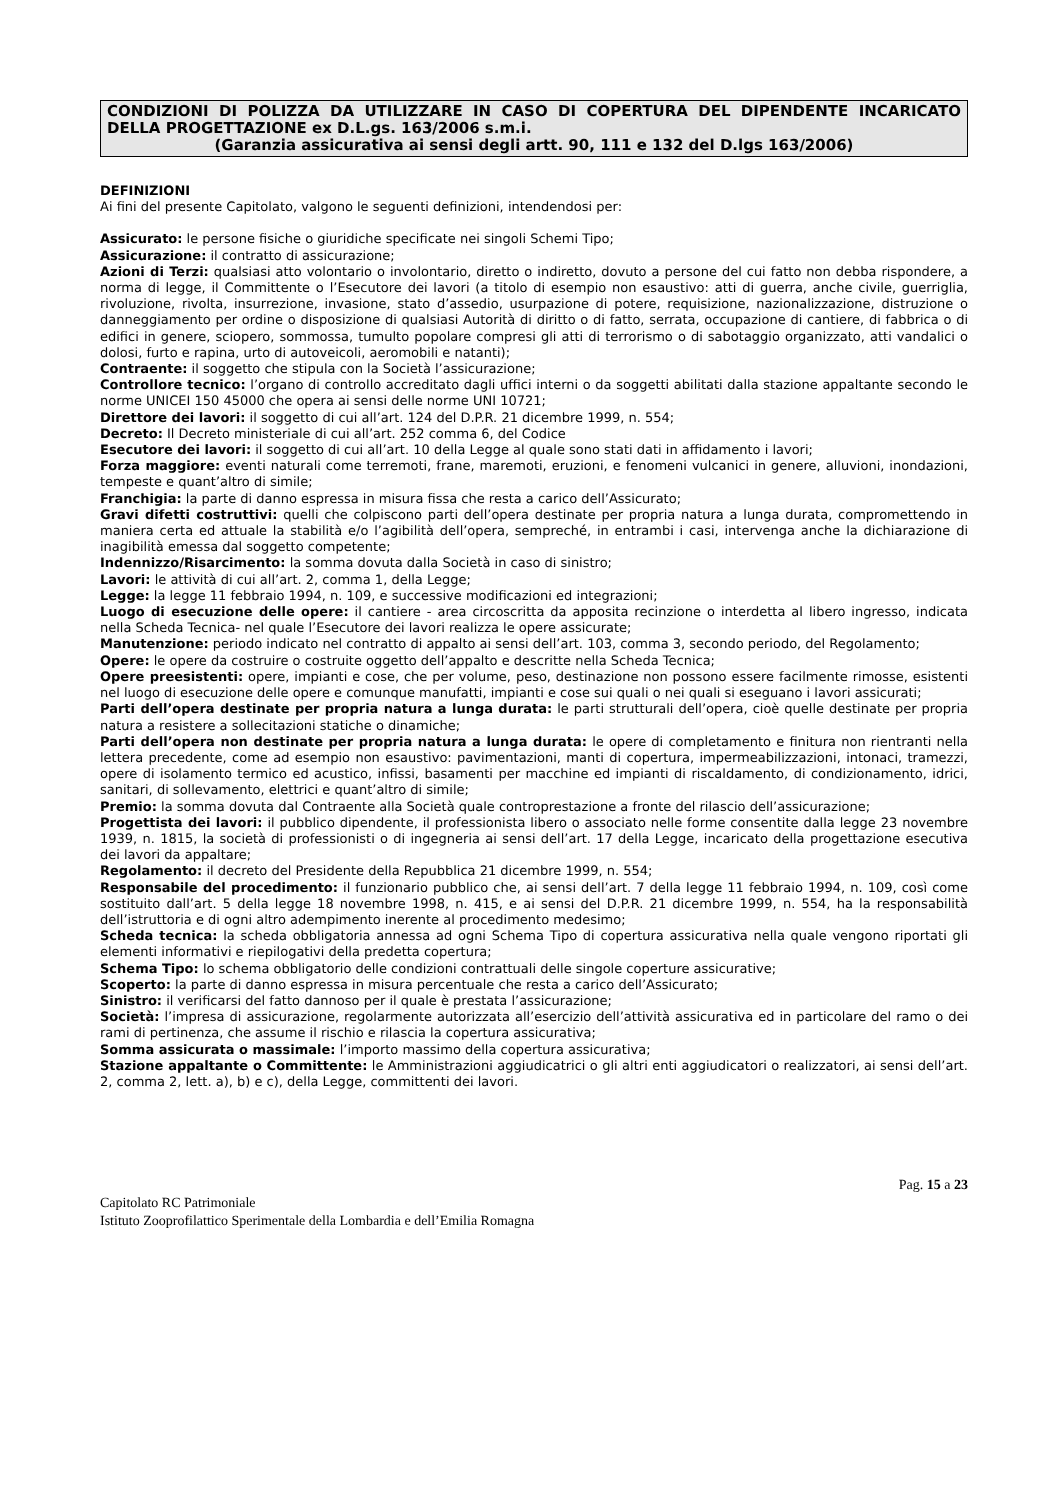CONDIZIONI DI POLIZZA DA UTILIZZARE IN CASO DI COPERTURA DEL DIPENDENTE INCARICATO DELLA PROGETTAZIONE ex D.L.gs. 163/2006 s.m.i.
(Garanzia assicurativa ai sensi degli artt. 90, 111 e 132 del D.lgs 163/2006)
DEFINIZIONI
Ai fini del presente Capitolato, valgono le seguenti definizioni, intendendosi per:
Assicurato: le persone fisiche o giuridiche specificate nei singoli Schemi Tipo;
Assicurazione: il contratto di assicurazione;
Azioni di Terzi: qualsiasi atto volontario o involontario, diretto o indiretto, dovuto a persone del cui fatto non debba rispondere, a norma di legge, il Committente o l’Esecutore dei lavori (a titolo di esempio non esaustivo: atti di guerra, anche civile, guerriglia, rivoluzione, rivolta, insurrezione, invasione, stato d’assedio, usurpazione di potere, requisizione, nazionalizzazione, distruzione o danneggiamento per ordine o disposizione di qualsiasi Autorità di diritto o di fatto, serrata, occupazione di cantiere, di fabbrica o di edifici in genere, sciopero, sommossa, tumulto popolare compresi gli atti di terrorismo o di sabotaggio organizzato, atti vandalici o dolosi, furto e rapina, urto di autoveicoli, aeromobili e natanti);
Contraente: il soggetto che stipula con la Società l’assicurazione;
Controllore tecnico: l’organo di controllo accreditato dagli uffici interni o da soggetti abilitati dalla stazione appaltante secondo le norme UNICEI 150 45000 che opera ai sensi delle norme UNI 10721;
Direttore dei lavori: il soggetto di cui all’art. 124 del D.P.R. 21 dicembre 1999, n. 554;
Decreto: Il Decreto ministeriale di cui all’art. 252 comma 6, del Codice
Esecutore dei lavori: il soggetto di cui all’art. 10 della Legge al quale sono stati dati in affidamento i lavori;
Forza maggiore: eventi naturali come terremoti, frane, maremoti, eruzioni, e fenomeni vulcanici in genere, alluvioni, inondazioni, tempeste e quant’altro di simile;
Franchigia: la parte di danno espressa in misura fissa che resta a carico dell’Assicurato;
Gravi difetti costruttivi: quelli che colpiscono parti dell’opera destinate per propria natura a lunga durata, compromettendo in maniera certa ed attuale la stabilità e/o l’agibilità dell’opera, sempreché, in entrambi i casi, intervenga anche la dichiarazione di inagibilità emessa dal soggetto competente;
Indennizzo/Risarcimento: la somma dovuta dalla Società in caso di sinistro;
Lavori: le attività di cui all’art. 2, comma 1, della Legge;
Legge: la legge 11 febbraio 1994, n. 109, e successive modificazioni ed integrazioni;
Luogo di esecuzione delle opere: il cantiere - area circoscritta da apposita recinzione o interdetta al libero ingresso, indicata nella Scheda Tecnica- nel quale l’Esecutore dei lavori realizza le opere assicurate;
Manutenzione: periodo indicato nel contratto di appalto ai sensi dell’art. 103, comma 3, secondo periodo, del Regolamento;
Opere: le opere da costruire o costruite oggetto dell’appalto e descritte nella Scheda Tecnica;
Opere preesistenti: opere, impianti e cose, che per volume, peso, destinazione non possono essere facilmente rimosse, esistenti nel luogo di esecuzione delle opere e comunque manufatti, impianti e cose sui quali o nei quali si eseguano i lavori assicurati;
Parti dell’opera destinate per propria natura a lunga durata: le parti strutturali dell’opera, cioè quelle destinate per propria natura a resistere a sollecitazioni statiche o dinamiche;
Parti dell’opera non destinate per propria natura a lunga durata: le opere di completamento e finitura non rientranti nella lettera precedente, come ad esempio non esaustivo: pavimentazioni, manti di copertura, impermeabilizzazioni, intonaci, tramezzi, opere di isolamento termico ed acustico, infissi, basamenti per macchine ed impianti di riscaldamento, di condizionamento, idrici, sanitari, di sollevamento, elettrici e quant’altro di simile;
Premio: la somma dovuta dal Contraente alla Società quale controprestazione a fronte del rilascio dell’assicurazione;
Progettista dei lavori: il pubblico dipendente, il professionista libero o associato nelle forme consentite dalla legge 23 novembre 1939, n. 1815, la società di professionisti o di ingegneria ai sensi dell’art. 17 della Legge, incaricato della progettazione esecutiva dei lavori da appaltare;
Regolamento: il decreto del Presidente della Repubblica 21 dicembre 1999, n. 554;
Responsabile del procedimento: il funzionario pubblico che, ai sensi dell’art. 7 della legge 11 febbraio 1994, n. 109, così come sostituito dall’art. 5 della legge 18 novembre 1998, n. 415, e ai sensi del D.P.R. 21 dicembre 1999, n. 554, ha la responsabilità dell’istruttoria e di ogni altro adempimento inerente al procedimento medesimo;
Scheda tecnica: la scheda obbligatoria annessa ad ogni Schema Tipo di copertura assicurativa nella quale vengono riportati gli elementi informativi e riepilogativi della predetta copertura;
Schema Tipo: lo schema obbligatorio delle condizioni contrattuali delle singole coperture assicurative;
Scoperto: la parte di danno espressa in misura percentuale che resta a carico dell’Assicurato;
Sinistro: il verificarsi del fatto dannoso per il quale è prestata l’assicurazione;
Società: l’impresa di assicurazione, regolarmente autorizzata all’esercizio dell’attività assicurativa ed in particolare del ramo o dei rami di pertinenza, che assume il rischio e rilascia la copertura assicurativa;
Somma assicurata o massimale: l’importo massimo della copertura assicurativa;
Stazione appaltante o Committente: le Amministrazioni aggiudicatrici o gli altri enti aggiudicatori o realizzatori, ai sensi dell’art. 2, comma 2, lett. a), b) e c), della Legge, committenti dei lavori.
Pag. 15 a 23
Capitolato RC Patrimoniale
Istituto Zooprofilattico Sperimentale della Lombardia e dell’Emilia Romagna